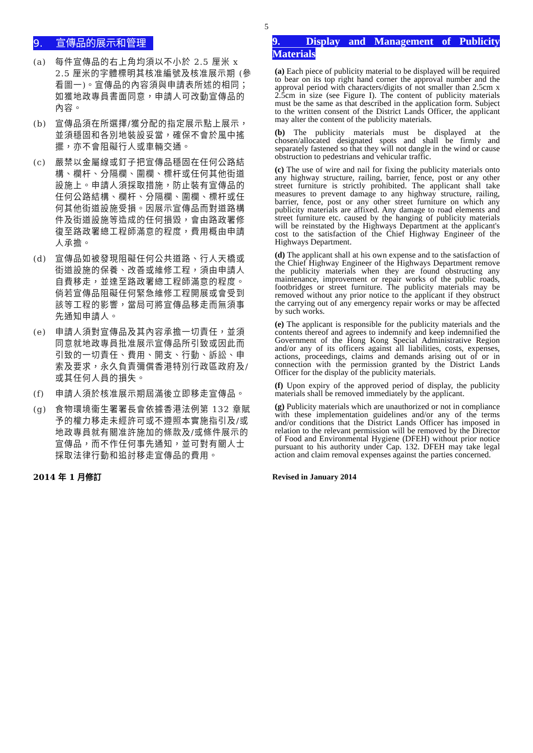5
9. 宣傳品的展示和管理
(a) 每件宣傳品的右上角均須以不小於 2.5 厘米 x 2.5 厘米的字體標明其核准編號及核准展示期 (參看圖一)。宣傳品的內容須與申請表所述的相同；如獲地政專員書面同意，申請人可改動宣傳品的內容。
(b) 宣傳品須在所選擇/獲分配的指定展示點上展示，並須穩固和各別地裝設妥當，確保不會於風中搖擺，亦不會阻礙行人或車輛交通。
(c) 嚴禁以金屬線或釘子把宣傳品穩固在任何公路結構、欄杆、分隔欄、圍欄、標杆或任何其他街道設施上。申請人須採取措施，防止裝有宣傳品的任何公路結構、欄杆、分隔欄、圍欄、標杆或任何其他街道設施受損。因展示宣傳品而對道路構件及街道設施等造成的任何損毀，會由路政署修復至路政署總工程師滿意的程度，費用概由申請人承擔。
(d) 宣傳品如被發現阻礙任何公共道路、行人天橋或街道設施的保養、改善或維修工程，須由申請人自費移走，並達至路政署總工程師滿意的程度。倘若宣傳品阻礙任何緊急維修工程開展或會受到該等工程的影響，當局可將宣傳品移走而無須事先通知申請人。
(e) 申請人須對宣傳品及其內容承擔一切責任，並須同意就地政專員批准展示宣傳品所引致或因此而引致的一切責任、費用、開支、行動、訴訟、申索及要求，永久負責彌償香港特別行政區政府及/或其任何人員的損失。
(f) 申請人須於核准展示期屆滿後立即移走宣傳品。
(g) 食物環境衞生署署長會依據香港法例第 132 章賦予的權力移走未經許可或不遵照本實施指引及/或地政專員就有關准許施加的條款及/或條件展示的宣傳品，而不作任何事先通知，並可對有關人士採取法律行動和追討移走宣傳品的費用。
2014 年 1 月修訂
9. Display and Management of Publicity Materials
(a) Each piece of publicity material to be displayed will be required to bear on its top right hand corner the approval number and the approval period with characters/digits of not smaller than 2.5cm x 2.5cm in size (see Figure I). The content of publicity materials must be the same as that described in the application form. Subject to the written consent of the District Lands Officer, the applicant may alter the content of the publicity materials.
(b) The publicity materials must be displayed at the chosen/allocated designated spots and shall be firmly and separately fastened so that they will not dangle in the wind or cause obstruction to pedestrians and vehicular traffic.
(c) The use of wire and nail for fixing the publicity materials onto any highway structure, railing, barrier, fence, post or any other street furniture is strictly prohibited. The applicant shall take measures to prevent damage to any highway structure, railing, barrier, fence, post or any other street furniture on which any publicity materials are affixed. Any damage to road elements and street furniture etc. caused by the hanging of publicity materials will be reinstated by the Highways Department at the applicant's cost to the satisfaction of the Chief Highway Engineer of the Highways Department.
(d) The applicant shall at his own expense and to the satisfaction of the Chief Highway Engineer of the Highways Department remove the publicity materials when they are found obstructing any maintenance, improvement or repair works of the public roads, footbridges or street furniture. The publicity materials may be removed without any prior notice to the applicant if they obstruct the carrying out of any emergency repair works or may be affected by such works.
(e) The applicant is responsible for the publicity materials and the contents thereof and agrees to indemnify and keep indemnified the Government of the Hong Kong Special Administrative Region and/or any of its officers against all liabilities, costs, expenses, actions, proceedings, claims and demands arising out of or in connection with the permission granted by the District Lands Officer for the display of the publicity materials.
(f) Upon expiry of the approved period of display, the publicity materials shall be removed immediately by the applicant.
(g) Publicity materials which are unauthorized or not in compliance with these implementation guidelines and/or any of the terms and/or conditions that the District Lands Officer has imposed in relation to the relevant permission will be removed by the Director of Food and Environmental Hygiene (DFEH) without prior notice pursuant to his authority under Cap. 132. DFEH may take legal action and claim removal expenses against the parties concerned.
Revised in January 2014